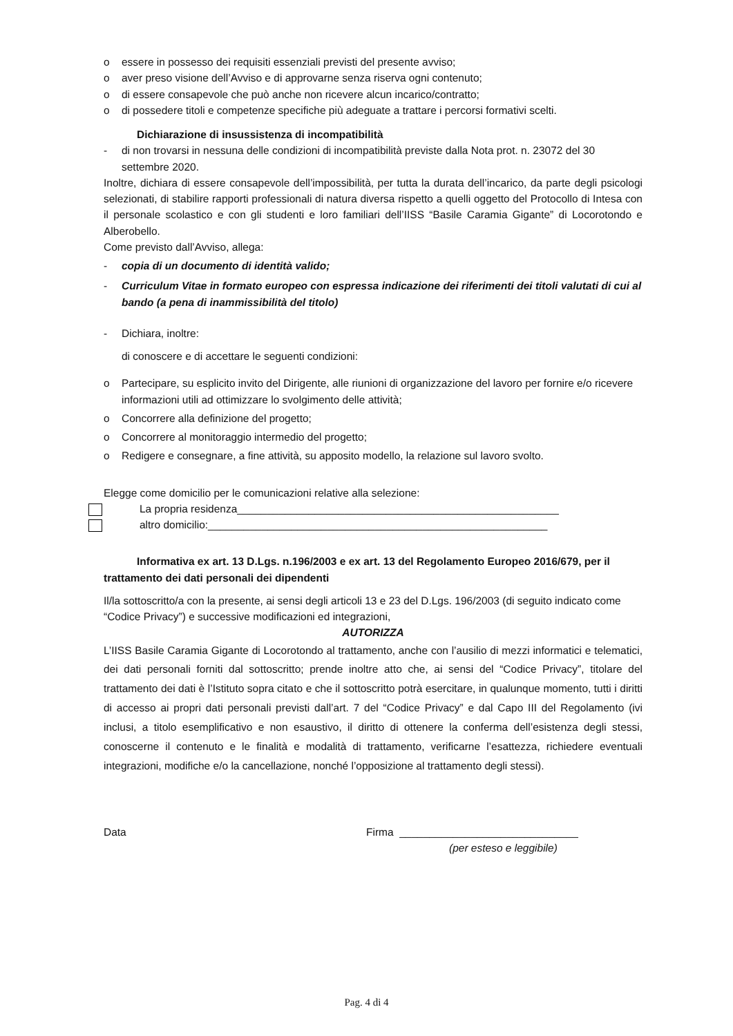o essere in possesso dei requisiti essenziali previsti del presente avviso;
o aver preso visione dell’Avviso e di approvarne senza riserva ogni contenuto;
o di essere consapevole che può anche non ricevere alcun incarico/contratto;
o di possedere titoli e competenze specifiche più adeguate a trattare i percorsi formativi scelti.
Dichiarazione di insussistenza di incompatibilità
- di non trovarsi in nessuna delle condizioni di incompatibilità previste dalla Nota prot. n. 23072 del 30 settembre 2020.
Inoltre, dichiara di essere consapevole dell’impossibilità, per tutta la durata dell’incarico, da parte degli psicologi selezionati, di stabilire rapporti professionali di natura diversa rispetto a quelli oggetto del Protocollo di Intesa con il personale scolastico e con gli studenti e loro familiari dell’IISS “Basile Caramia Gigante” di Locorotondo e Alberobello.
Come previsto dall’Avviso, allega:
- copia di un documento di identità valido;
- Curriculum Vitae in formato europeo con espressa indicazione dei riferimenti dei titoli valutati di cui al bando (a pena di inammissibilità del titolo)
- Dichiara, inoltre:
di conoscere e di accettare le seguenti condizioni:
o Partecipare, su esplicito invito del Dirigente, alle riunioni di organizzazione del lavoro per fornire e/o ricevere informazioni utili ad ottimizzare lo svolgimento delle attività;
o Concorrere alla definizione del progetto;
o Concorrere al monitoraggio intermedio del progetto;
o Redigere e consegnare, a fine attività, su apposito modello, la relazione sul lavoro svolto.
Elegge come domicilio per le comunicazioni relative alla selezione:
La propria residenza______________________________________________________
altro domicilio:_________________________________________________________
Informativa ex art. 13 D.Lgs. n.196/2003 e ex art. 13 del Regolamento Europeo 2016/679, per il trattamento dei dati personali dei dipendenti
Il/la sottoscritto/a con la presente, ai sensi degli articoli 13 e 23 del D.Lgs. 196/2003 (di seguito indicato come “Codice Privacy”) e successive modificazioni ed integrazioni,
AUTORIZZA
L’IISS Basile Caramia Gigante di Locorotondo al trattamento, anche con l’ausilio di mezzi informatici e telematici, dei dati personali forniti dal sottoscritto; prende inoltre atto che, ai sensi del “Codice Privacy”, titolare del trattamento dei dati è l’Istituto sopra citato e che il sottoscritto potrà esercitare, in qualunque momento, tutti i diritti di accesso ai propri dati personali previsti dall’art. 7 del “Codice Privacy” e dal Capo III del Regolamento (ivi inclusi, a titolo esemplificativo e non esaustivo, il diritto di ottenere la conferma dell’esistenza degli stessi, conoscerne il contenuto e le finalità e modalità di trattamento, verificarne l’esattezza, richiedere eventuali integrazioni, modifiche e/o la cancellazione, nonché l’opposizione al trattamento degli stessi).
Data Firma ______________________________
(per esteso e leggibile)
Pag. 4 di 4